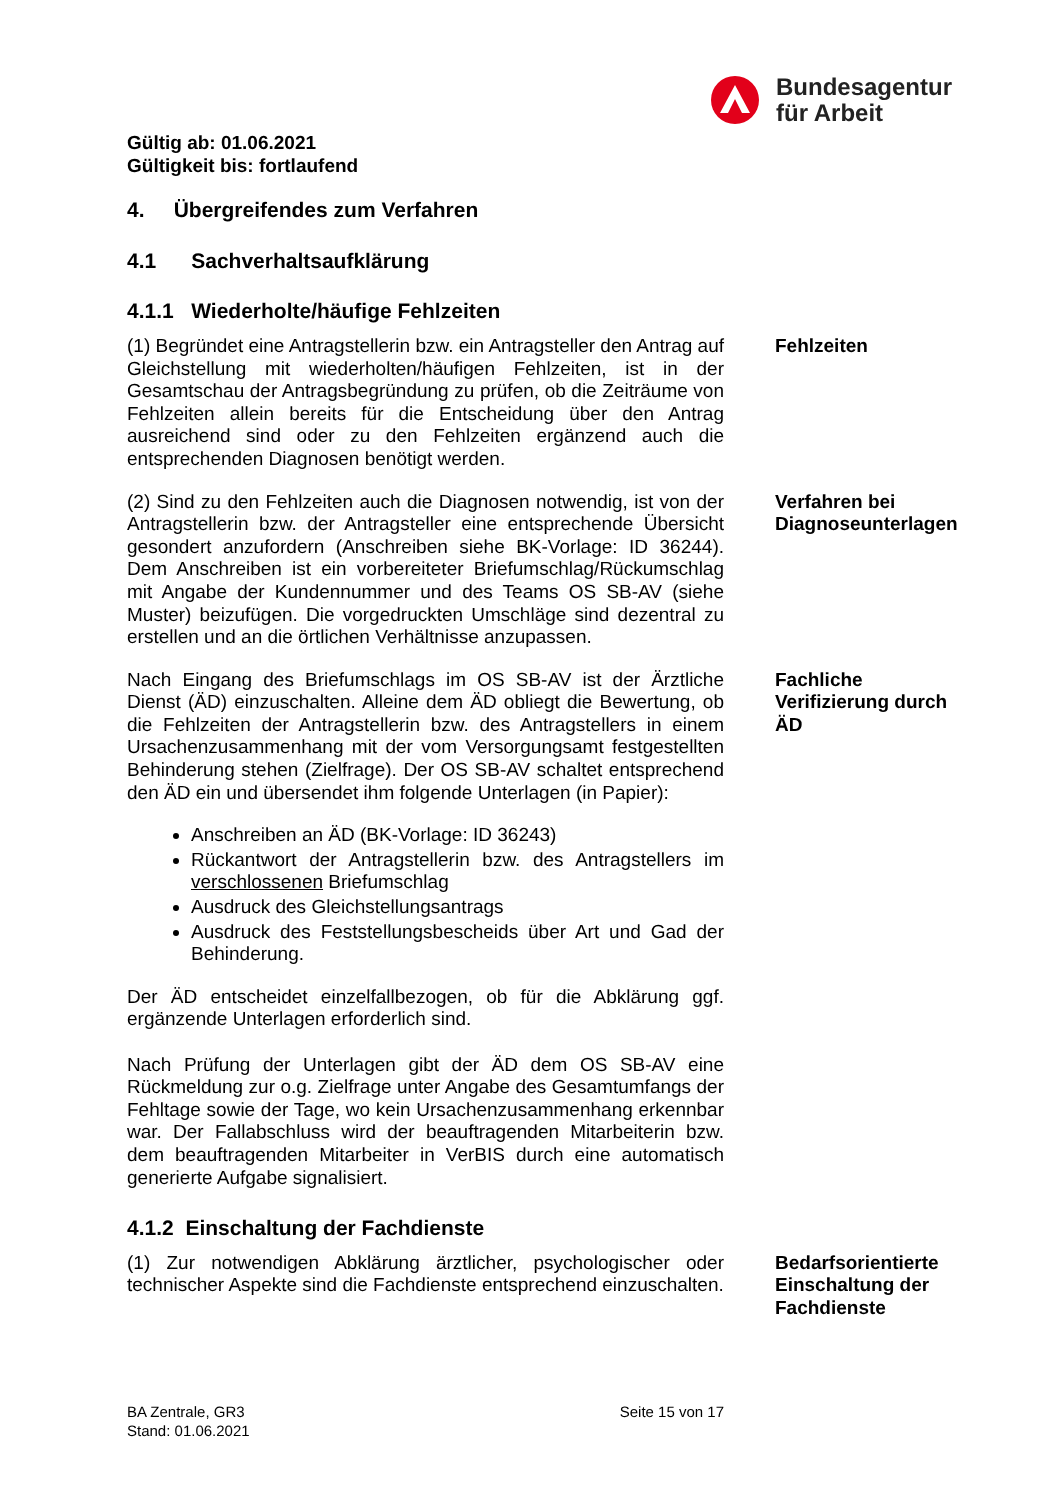Bundesagentur
für Arbeit
Gültig ab: 01.06.2021
Gültigkeit bis: fortlaufend
4. Übergreifendes zum Verfahren
4.1 Sachverhaltsaufklärung
4.1.1 Wiederholte/häufige Fehlzeiten
(1) Begründet eine Antragstellerin bzw. ein Antragsteller den Antrag auf Gleichstellung mit wiederholten/häufigen Fehlzeiten, ist in der Gesamtschau der Antragsbegründung zu prüfen, ob die Zeiträume von Fehlzeiten allein bereits für die Entscheidung über den Antrag ausreichend sind oder zu den Fehlzeiten ergänzend auch die entsprechenden Diagnosen benötigt werden.
Fehlzeiten
(2) Sind zu den Fehlzeiten auch die Diagnosen notwendig, ist von der Antragstellerin bzw. der Antragsteller eine entsprechende Übersicht gesondert anzufordern (Anschreiben siehe BK-Vorlage: ID 36244). Dem Anschreiben ist ein vorbereiteter Briefumschlag/Rückumschlag mit Angabe der Kundennummer und des Teams OS SB-AV (siehe Muster) beizufügen. Die vorgedruckten Umschläge sind dezentral zu erstellen und an die örtlichen Verhältnisse anzupassen.
Verfahren bei Diagnoseunterlagen
Nach Eingang des Briefumschlags im OS SB-AV ist der Ärztliche Dienst (ÄD) einzuschalten. Alleine dem ÄD obliegt die Bewertung, ob die Fehlzeiten der Antragstellerin bzw. des Antragstellers in einem Ursachenzusammenhang mit der vom Versorgungsamt festgestellten Behinderung stehen (Zielfrage). Der OS SB-AV schaltet entsprechend den ÄD ein und übersendet ihm folgende Unterlagen (in Papier):
Anschreiben an ÄD (BK-Vorlage: ID 36243)
Rückantwort der Antragstellerin bzw. des Antragstellers im verschlossenen Briefumschlag
Ausdruck des Gleichstellungsantrags
Ausdruck des Feststellungsbescheids über Art und Gad der Behinderung.
Der ÄD entscheidet einzelfallbezogen, ob für die Abklärung ggf. ergänzende Unterlagen erforderlich sind.
Nach Prüfung der Unterlagen gibt der ÄD dem OS SB-AV eine Rückmeldung zur o.g. Zielfrage unter Angabe des Gesamtumfangs der Fehltage sowie der Tage, wo kein Ursachenzusammenhang erkennbar war. Der Fallabschluss wird der beauftragenden Mitarbeiterin bzw. dem beauftragenden Mitarbeiter in VerBIS durch eine automatisch generierte Aufgabe signalisiert.
Fachliche Verifizierung durch ÄD
4.1.2 Einschaltung der Fachdienste
(1) Zur notwendigen Abklärung ärztlicher, psychologischer oder technischer Aspekte sind die Fachdienste entsprechend einzuschalten.
Bedarfsorientierte Einschaltung der Fachdienste
BA Zentrale, GR3
Stand: 01.06.2021
Seite 15 von 17